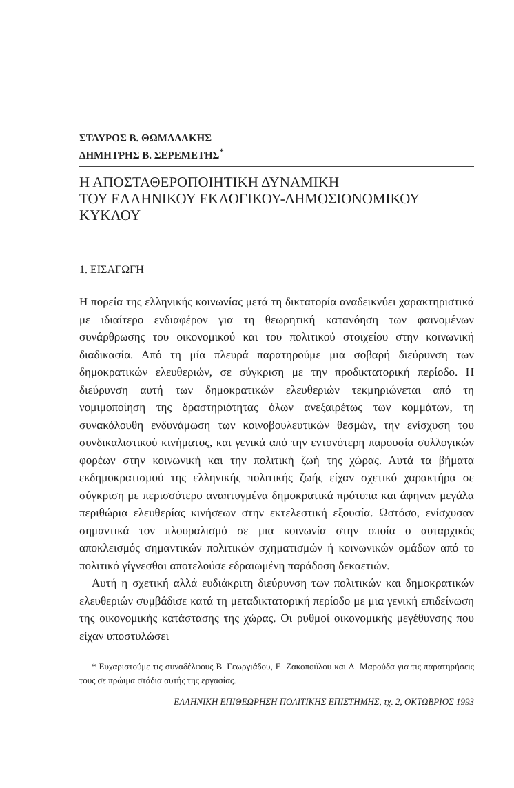ΣΤΑΥΡΟΣ Β. ΘΩΜΑΔΑΚΗΣ
ΔΗΜΗΤΡΗΣ Β. ΣΕΡΕΜΕΤΗΣ<sup>*</sup>
Η ΑΠΟΣΤΑΘΕΡΟΠΟΙΗΤΙΚΗ ΔΥΝΑΜΙΚΗ
ΤΟΥ ΕΛΛΗΝΙΚΟΥ ΕΚΛΟΓΙΚΟΥ-ΔΗΜΟΣΙΟΝΟΜΙΚΟΥ
ΚΥΚΛΟΥ
1. ΕΙΣΑΓΩΓΗ
Η πορεία της ελληνικής κοινωνίας μετά τη δικτατορία αναδεικνύει χαρακτηριστικά με ιδιαίτερο ενδιαφέρον για τη θεωρητική κατανόηση των φαινομένων συνάρθρωσης του οικονομικού και του πολιτικού στοιχείου στην κοινωνική διαδικασία. Από τη μία πλευρά παρατηρούμε μια σοβαρή διεύρυνση των δημοκρατικών ελευθεριών, σε σύγκριση με την προδικτατορική περίοδο. Η διεύρυνση αυτή των δημοκρατικών ελευθεριών τεκμηριώνεται από τη νομιμοποίηση της δραστηριότητας όλων ανεξαιρέτως των κομμάτων, τη συνακόλουθη ενδυνάμωση των κοινοβουλευτικών θεσμών, την ενίσχυση του συνδικαλιστικού κινήματος, και γενικά από την εντονότερη παρουσία συλλογικών φορέων στην κοινωνική και την πολιτική ζωή της χώρας. Αυτά τα βήματα εκδημοκρατισμού της ελληνικής πολιτικής ζωής είχαν σχετικό χαρακτήρα σε σύγκριση με περισσότερο αναπτυγμένα δημοκρατικά πρότυπα και άφηναν μεγάλα περιθώρια ελευθερίας κινήσεων στην εκτελεστική εξουσία. Ωστόσο, ενίσχυσαν σημαντικά τον πλουραλισμό σε μια κοινωνία στην οποία ο αυταρχικός αποκλεισμός σημαντικών πολιτικών σχηματισμών ή κοινωνικών ομάδων από το πολιτικό γίγνεσθαι αποτελούσε εδραιωμένη παράδοση δεκαετιών.
Αυτή η σχετική αλλά ευδιάκριτη διεύρυνση των πολιτικών και δημοκρατικών ελευθεριών συμβάδισε κατά τη μεταδικτατορική περίοδο με μια γενική επιδείνωση της οικονομικής κατάστασης της χώρας. Οι ρυθμοί οικονομικής μεγέθυνσης που είχαν υποστυλώσει
* Ευχαριστούμε τις συναδέλφους Β. Γεωργιάδου, Ε. Ζακοπούλου και Λ. Μαρούδα για τις παρατηρήσεις τους σε πρώιμα στάδια αυτής της εργασίας.
ΕΛΛΗΝΙΚΗ ΕΠΙΘΕΩΡΗΣΗ ΠΟΛΙΤΙΚΗΣ ΕΠΙΣΤΗΜΗΣ, τχ. 2, ΟΚΤΩΒΡΙΟΣ 1993